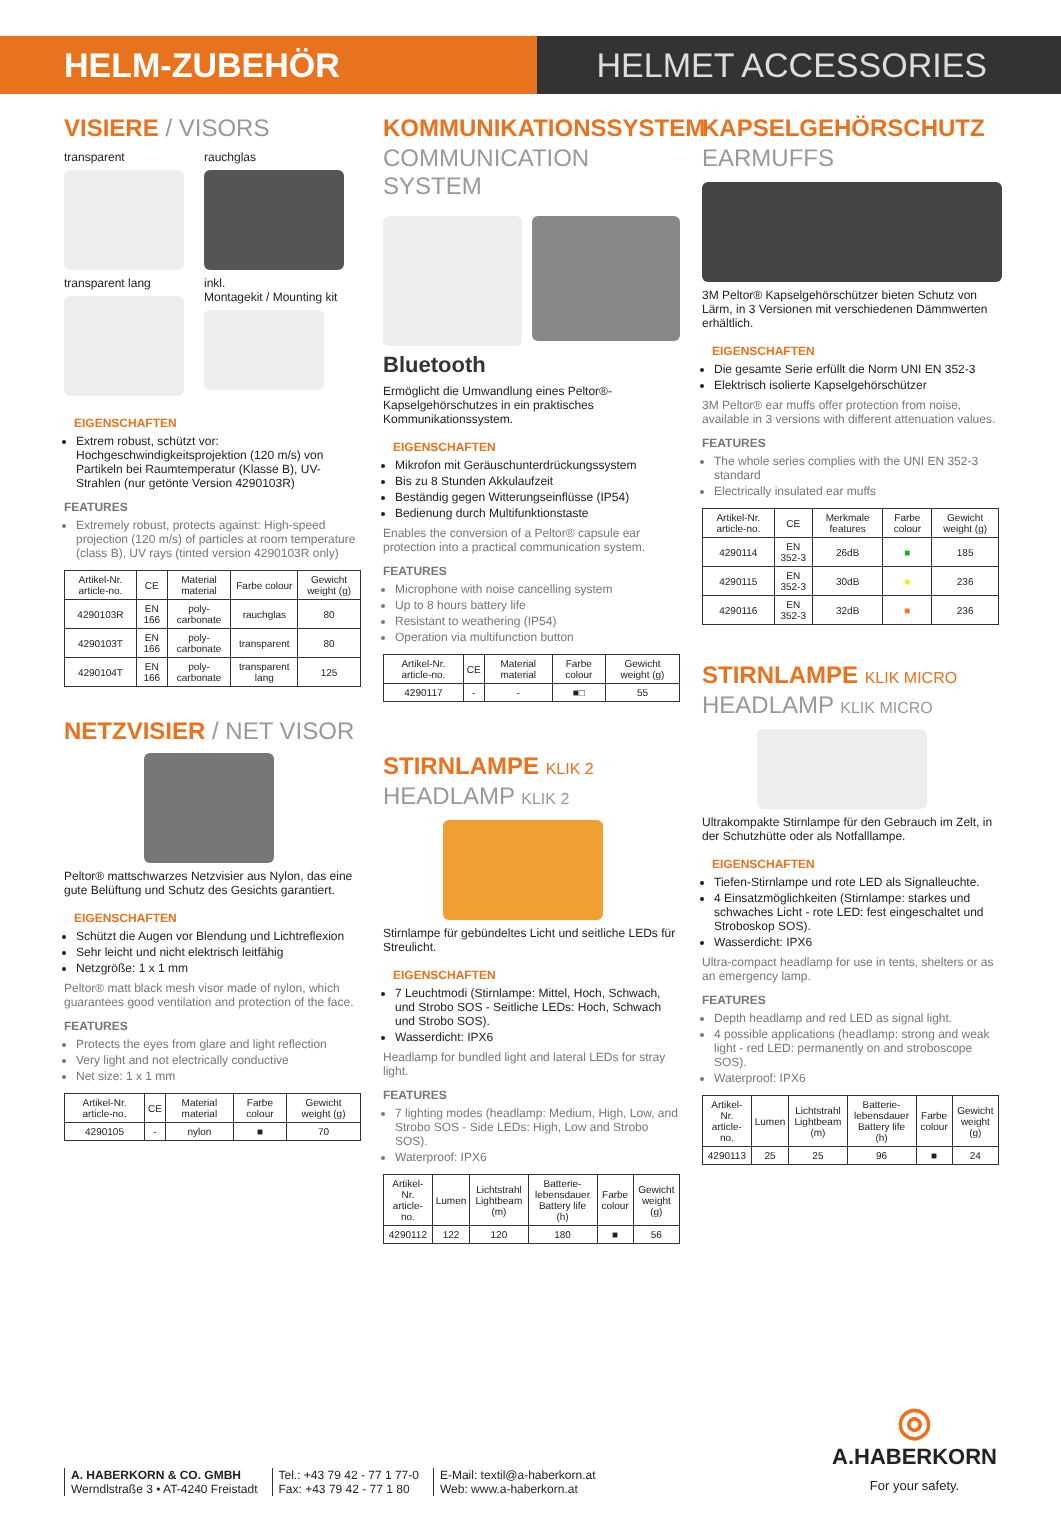HELM-ZUBEHÖR
HELMET ACCESSORIES
VISIERE / VISORS
transparent rauchglas
transparent lang inkl.
Montagekit / Mounting kit
EIGENSCHAFTEN
Extrem robust, schützt vor: Hochgeschwindigkeitsprojektion (120 m/s) von Partikeln bei Raumtemperatur (Klasse B), UV-Strahlen (nur getönte Version 4290103R)
FEATURES
Extremely robust, protects against: High-speed projection (120 m/s) of particles at room temperature (class B), UV rays (tinted version 4290103R only)
| Artikel-Nr. article-no. | CE | Material material | Farbe colour | Gewicht weight (g) |
| --- | --- | --- | --- | --- |
| 4290103R | EN 166 | poly-carbonate | rauchglas | 80 |
| 4290103T | EN 166 | poly-carbonate | transparent | 80 |
| 4290104T | EN 166 | poly-carbonate | transparent lang | 125 |
NETZVISIER / NET VISOR
Peltor® mattschwarzes Netzvisier aus Nylon, das eine gute Belüftung und Schutz des Gesichts garantiert.
EIGENSCHAFTEN
Schützt die Augen vor Blendung und Lichtreflexion
Sehr leicht und nicht elektrisch leitfähig
Netzgröße: 1 x 1 mm
Peltor® matt black mesh visor made of nylon, which guarantees good ventilation and protection of the face.
FEATURES
Protects the eyes from glare and light reflection
Very light and not electrically conductive
Net size: 1 x 1 mm
| Artikel-Nr. article-no. | CE | Material material | Farbe colour | Gewicht weight (g) |
| --- | --- | --- | --- | --- |
| 4290105 | - | nylon | ■ | 70 |
KOMMUNIKATIONSSYSTEM
COMMUNICATION SYSTEM
Bluetooth
Ermöglicht die Umwandlung eines Peltor®-Kapselgehörschutzes in ein praktisches Kommunikationssystem.
EIGENSCHAFTEN
Mikrofon mit Geräuschunterdrückungssystem
Bis zu 8 Stunden Akkulaufzeit
Beständig gegen Witterungseinflüsse (IP54)
Bedienung durch Multifunktionstaste
Enables the conversion of a Peltor® capsule ear protection into a practical communication system.
FEATURES
Microphone with noise cancelling system
Up to 8 hours battery life
Resistant to weathering (IP54)
Operation via multifunction button
| Artikel-Nr. article-no. | CE | Material material | Farbe colour | Gewicht weight (g) |
| --- | --- | --- | --- | --- |
| 4290117 | - | - | ■□ | 55 |
STIRNLAMPE KLIK 2
HEADLAMP KLIK 2
Stirnlampe für gebündeltes Licht und seitliche LEDs für Streulicht.
EIGENSCHAFTEN
7 Leuchtmodi (Stirnlampe: Mittel, Hoch, Schwach, und Strobo SOS - Seitliche LEDs: Hoch, Schwach und Strobo SOS).
Wasserdicht: IPX6
Headlamp for bundled light and lateral LEDs for stray light.
FEATURES
7 lighting modes (headlamp: Medium, High, Low, and Strobo SOS - Side LEDs: High, Low and Strobo SOS).
Waterproof: IPX6
| Artikel-Nr. article-no. | Lumen | Lichtstrahl Lightbeam (m) | Batterie-lebensdauer Battery life (h) | Farbe colour | Gewicht weight (g) |
| --- | --- | --- | --- | --- | --- |
| 4290112 | 122 | 120 | 180 | ■ | 56 |
KAPSELGEHÖRSCHUTZ
EARMUFFS
3M Peltor® Kapselgehörschützer bieten Schutz von Lärm, in 3 Versionen mit verschiedenen Dämmwerten erhältlich.
EIGENSCHAFTEN
Die gesamte Serie erfüllt die Norm UNI EN 352-3
Elektrisch isolierte Kapselgehörschützer
3M Peltor® ear muffs offer protection from noise, available in 3 versions with different attenuation values.
FEATURES
The whole series complies with the UNI EN 352-3 standard
Electrically insulated ear muffs
| Artikel-Nr. article-no. | CE | Merkmale features | Farbe colour | Gewicht weight (g) |
| --- | --- | --- | --- | --- |
| 4290114 | EN 352-3 | 26dB | ■ | 185 |
| 4290115 | EN 352-3 | 30dB | ■ | 236 |
| 4290116 | EN 352-3 | 32dB | ■ | 236 |
STIRNLAMPE KLIK MICRO
HEADLAMP KLIK MICRO
Ultrakompakte Stirnlampe für den Gebrauch im Zelt, in der Schutzhütte oder als Notfalllampe.
EIGENSCHAFTEN
Tiefen-Stirnlampe und rote LED als Signalleuchte.
4 Einsatzmöglichkeiten (Stirnlampe: starkes und schwaches Licht - rote LED: fest eingeschaltet und Stroboskop SOS).
Wasserdicht: IPX6
Ultra-compact headlamp for use in tents, shelters or as an emergency lamp.
FEATURES
Depth headlamp and red LED as signal light.
4 possible applications (headlamp: strong and weak light - red LED: permanently on and stroboscope SOS).
Waterproof: IPX6
| Artikel-Nr. article-no. | Lumen | Lichtstrahl Lightbeam (m) | Batterie-lebensdauer Battery life (h) | Farbe colour | Gewicht weight (g) |
| --- | --- | --- | --- | --- | --- |
| 4290113 | 25 | 25 | 96 | ■ | 24 |
A. HABERKORN & CO. GMBH
Werndlstraße 3 • AT-4240 Freistadt
Tel.: +43 79 42 - 77 1 77-0
Fax: +43 79 42 - 77 1 80
E-Mail: textil@a-haberkorn.at
Web: www.a-haberkorn.at
◎
A.HABERKORN
For your safety.